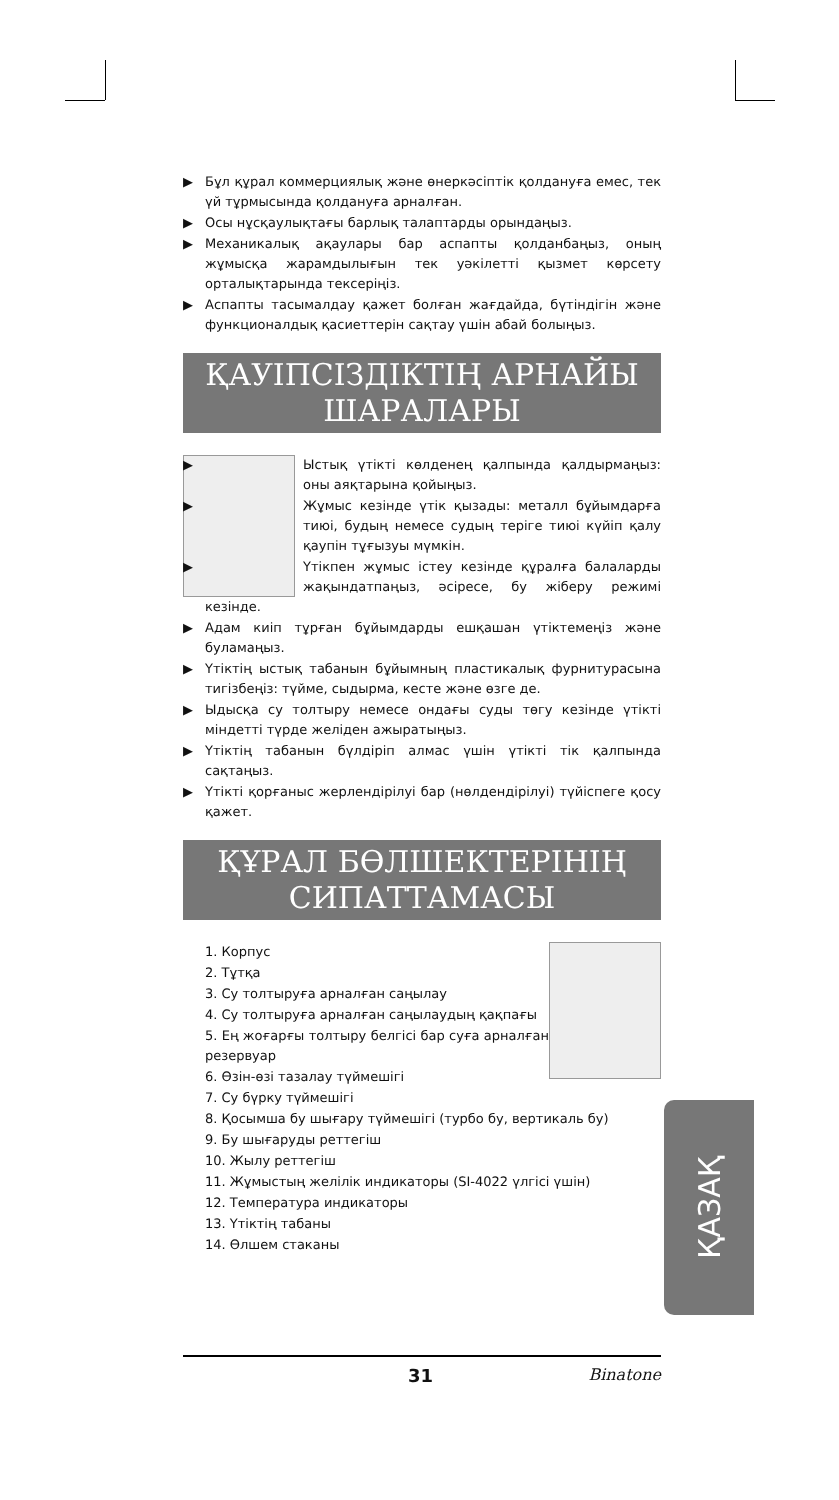▶ Бұл құрал коммерциялық және өнеркәсіптік қолдануға емес, тек үй тұрмысында қолдануға арналған.
▶ Осы нұсқаулықтағы барлық талаптарды орындаңыз.
▶ Механикалық ақаулары бар аспапты қолданбаңыз, оның жұмысқа жарамдылығын тек уәкілетті қызмет көрсету орталықтарында тексеріңіз.
▶ Аспапты тасымалдау қажет болған жағдайда, бүтіндігін және функционалдық қасиеттерін сақтау үшін абай болыңыз.
ҚАУІПСІЗДІКТІҢ АРНАЙЫ ШАРАЛАРЫ
▶ Ыстық үтікті көлденең қалпында қалдырмаңыз: оны аяқтарына қойыңыз.
▶ Жұмыс кезінде үтік қызады: металл бұйымдарға тиюі, будың немесе судың теріге тиюі күйіп қалу қаупін тұғызуы мүмкін.
▶ Үтікпен жұмыс істеу кезінде құралға балаларды жақындатпаңыз, әсіресе, бу жіберу режимі кезінде.
▶ Адам киіп тұрған бұйымдарды ешқашан үтіктемеңіз және буламаңыз.
▶ Үтіктің ыстық табанын бұйымның пластикалық фурнитурасына тигізбеңіз: түйме, сыдырма, кесте және өзге де.
▶ Ыдысқа су толтыру немесе ондағы суды төгу кезінде үтікті міндетті түрде желіден ажыратыңыз.
▶ Үтіктің табанын бүлдіріп алмас үшін үтікті тік қалпында сақтаңыз.
▶ Үтікті қорғаныс жерлендірілуі бар (нөлдендірілуі) түйіспеге қосу қажет.
ҚҰРАЛ БӨЛШЕКТЕРІНІҢ СИПАТТАМАСЫ
1. Корпус
2. Тұтқа
3. Су толтыруға арналған саңылау
4. Су толтыруға арналған саңылаудың қақпағы
5. Ең жоғарғы толтыру белгісі бар суға арналған резервуар
6. Өзін-өзі тазалау түймешігі
7. Су бүрку түймешігі
8. Қосымша бу шығару түймешігі (турбо бу, вертикаль бу)
9. Бу шығаруды реттегіш
10. Жылу реттегіш
11. Жұмыстың желілік индикаторы (SI-4022 үлгісі үшін)
12. Температура индикаторы
13. Үтіктің табаны
14. Өлшем стаканы
ҚАЗАҚ
31 Binatone